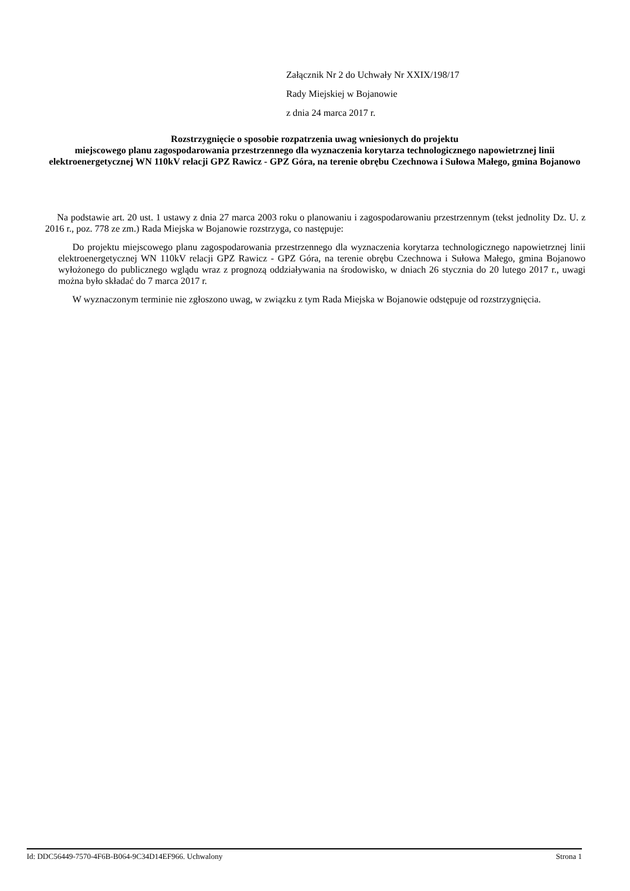Załącznik Nr 2 do Uchwały Nr XXIX/198/17
Rady Miejskiej w Bojanowie
z dnia 24 marca 2017 r.
Rozstrzygnięcie o sposobie rozpatrzenia uwag wniesionych do projektu
miejscowego planu zagospodarowania przestrzennego dla wyznaczenia korytarza technologicznego napowietrznej linii elektroenergetycznej WN 110kV relacji GPZ Rawicz - GPZ Góra, na terenie obrębu Czechnowa i Sułowa Małego, gmina Bojanowo
Na podstawie art. 20 ust. 1 ustawy z dnia 27 marca 2003 roku o planowaniu i zagospodarowaniu przestrzennym (tekst jednolity Dz. U. z 2016 r., poz. 778 ze zm.) Rada Miejska w Bojanowie rozstrzyga, co następuje:
Do projektu miejscowego planu zagospodarowania przestrzennego dla wyznaczenia korytarza technologicznego napowietrznej linii elektroenergetycznej WN 110kV relacji GPZ Rawicz - GPZ Góra, na terenie obrębu Czechnowa i Sułowa Małego, gmina Bojanowo wyłożonego do publicznego wglądu wraz z prognozą oddziaływania na środowisko, w dniach 26 stycznia do 20 lutego 2017 r., uwagi można było składać do 7 marca 2017 r.
W wyznaczonym terminie nie zgłoszono uwag, w związku z tym Rada Miejska w Bojanowie odstępuje od rozstrzygnięcia.
Id: DDC56449-7570-4F6B-B064-9C34D14EF966. Uchwalony Strona 1